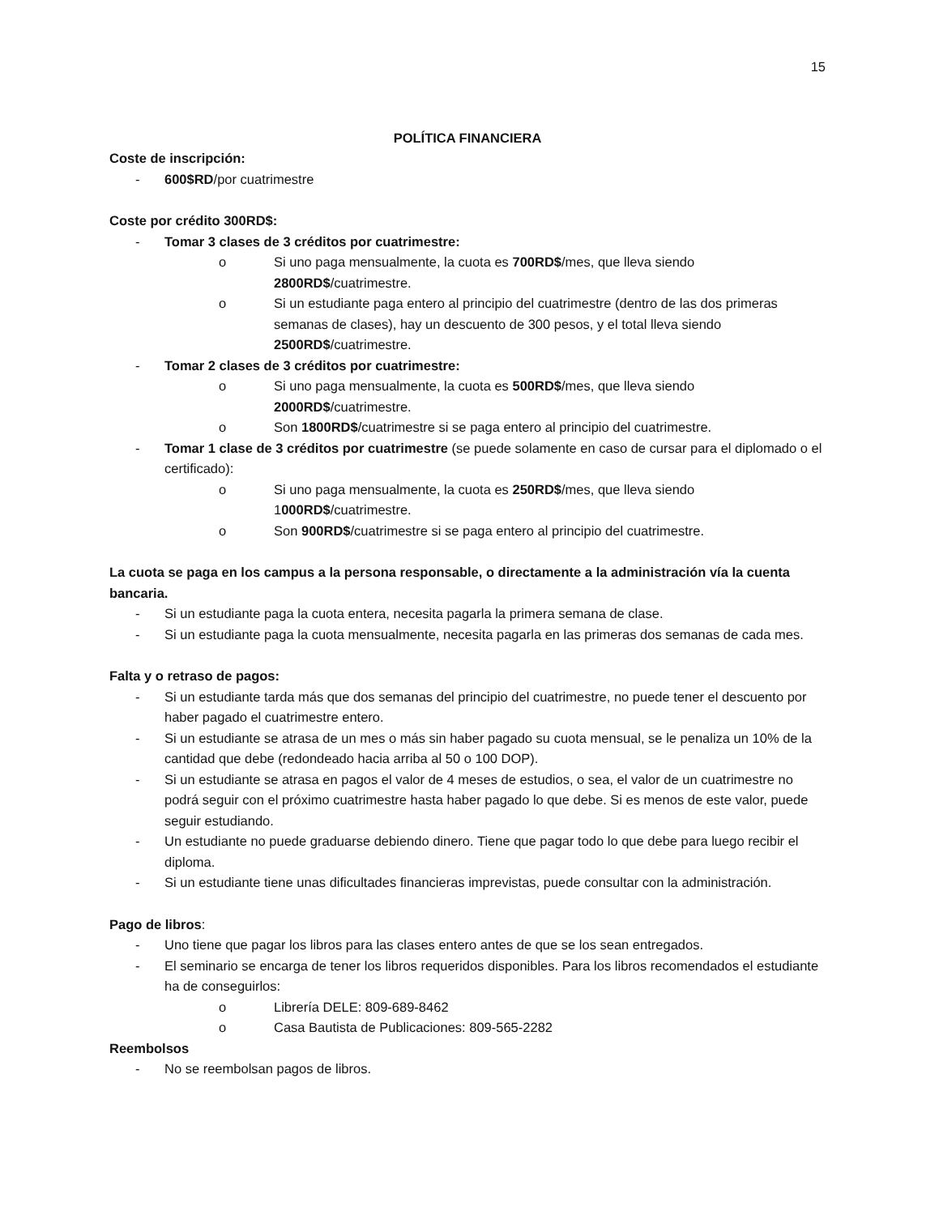15
POLÍTICA FINANCIERA
Coste de inscripción:
- 600$RD/por cuatrimestre
Coste por crédito 300RD$:
- Tomar 3 clases de 3 créditos por cuatrimestre:
o Si uno paga mensualmente, la cuota es 700RD$/mes, que lleva siendo 2800RD$/cuatrimestre.
o Si un estudiante paga entero al principio del cuatrimestre (dentro de las dos primeras semanas de clases), hay un descuento de 300 pesos, y el total lleva siendo 2500RD$/cuatrimestre.
- Tomar 2 clases de 3 créditos por cuatrimestre:
o Si uno paga mensualmente, la cuota es 500RD$/mes, que lleva siendo 2000RD$/cuatrimestre.
o Son 1800RD$/cuatrimestre si se paga entero al principio del cuatrimestre.
- Tomar 1 clase de 3 créditos por cuatrimestre (se puede solamente en caso de cursar para el diplomado o el certificado):
o Si uno paga mensualmente, la cuota es 250RD$/mes, que lleva siendo 1000RD$/cuatrimestre.
o Son 900RD$/cuatrimestre si se paga entero al principio del cuatrimestre.
La cuota se paga en los campus a la persona responsable, o directamente a la administración vía la cuenta bancaria.
- Si un estudiante paga la cuota entera, necesita pagarla la primera semana de clase.
- Si un estudiante paga la cuota mensualmente, necesita pagarla en las primeras dos semanas de cada mes.
Falta y o retraso de pagos:
- Si un estudiante tarda más que dos semanas del principio del cuatrimestre, no puede tener el descuento por haber pagado el cuatrimestre entero.
- Si un estudiante se atrasa de un mes o más sin haber pagado su cuota mensual, se le penaliza un 10% de la cantidad que debe (redondeado hacia arriba al 50 o 100 DOP).
- Si un estudiante se atrasa en pagos el valor de 4 meses de estudios, o sea, el valor de un cuatrimestre no podrá seguir con el próximo cuatrimestre hasta haber pagado lo que debe. Si es menos de este valor, puede seguir estudiando.
- Un estudiante no puede graduarse debiendo dinero. Tiene que pagar todo lo que debe para luego recibir el diploma.
- Si un estudiante tiene unas dificultades financieras imprevistas, puede consultar con la administración.
Pago de libros:
- Uno tiene que pagar los libros para las clases entero antes de que se los sean entregados.
- El seminario se encarga de tener los libros requeridos disponibles. Para los libros recomendados el estudiante ha de conseguirlos:
o Librería DELE: 809-689-8462
o Casa Bautista de Publicaciones: 809-565-2282
Reembolsos
- No se reembolsan pagos de libros.